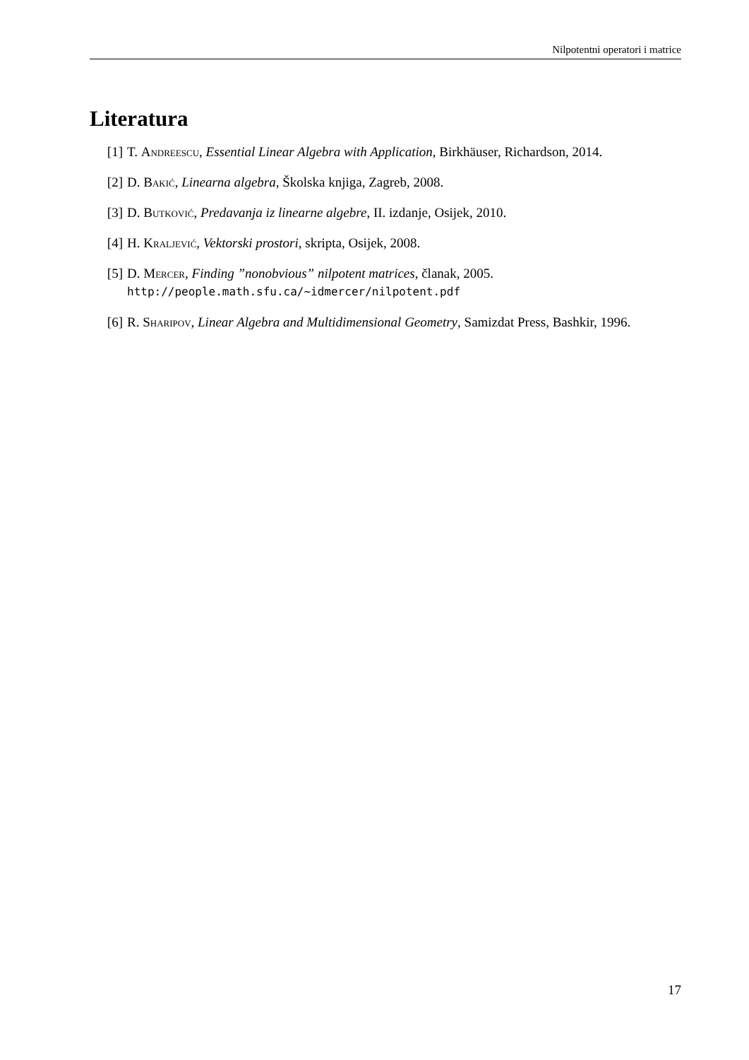Nilpotentni operatori i matrice
Literatura
[1] T. Andreescu, Essential Linear Algebra with Application, Birkhäuser, Richardson, 2014.
[2] D. Bakić, Linearna algebra, Školska knjiga, Zagreb, 2008.
[3] D. Butković, Predavanja iz linearne algebre, II. izdanje, Osijek, 2010.
[4] H. Kraljević, Vektorski prostori, skripta, Osijek, 2008.
[5] D. Mercer, Finding ”nonobvious” nilpotent matrices, članak, 2005.
http://people.math.sfu.ca/~idmercer/nilpotent.pdf
[6] R. Sharipov, Linear Algebra and Multidimensional Geometry, Samizdat Press, Bashkir, 1996.
17